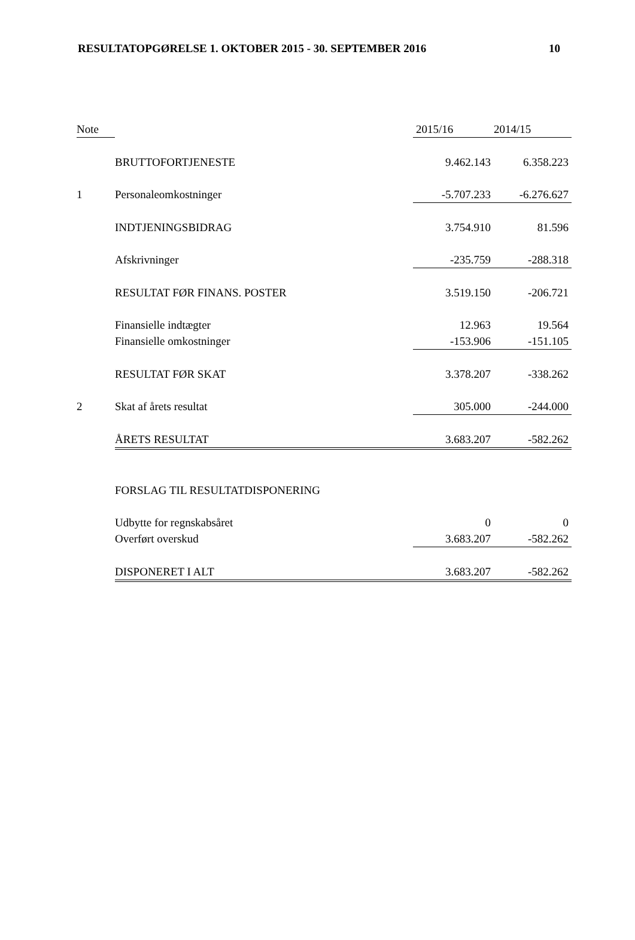RESULTATOPGØRELSE 1. OKTOBER 2015 - 30. SEPTEMBER 2016 10
| Note | | 2015/16 | 2014/15 |
| --- | --- | --- | --- |
| | BRUTTOFORTJENESTE | 9.462.143 | 6.358.223 |
| 1 | Personaleomkostninger | -5.707.233 | -6.276.627 |
| | INDTJENINGSBIDRAG | 3.754.910 | 81.596 |
| | Afskrivninger | -235.759 | -288.318 |
| | RESULTAT FØR FINANS. POSTER | 3.519.150 | -206.721 |
| | Finansielle indtægter | 12.963 | 19.564 |
| | Finansielle omkostninger | -153.906 | -151.105 |
| | RESULTAT FØR SKAT | 3.378.207 | -338.262 |
| 2 | Skat af årets resultat | 305.000 | -244.000 |
| | ÅRETS RESULTAT | 3.683.207 | -582.262 |
| | FORSLAG TIL RESULTATDISPONERING | | |
| | Udbytte for regnskabsåret | 0 | 0 |
| | Overført overskud | 3.683.207 | -582.262 |
| | DISPONERET I ALT | 3.683.207 | -582.262 |